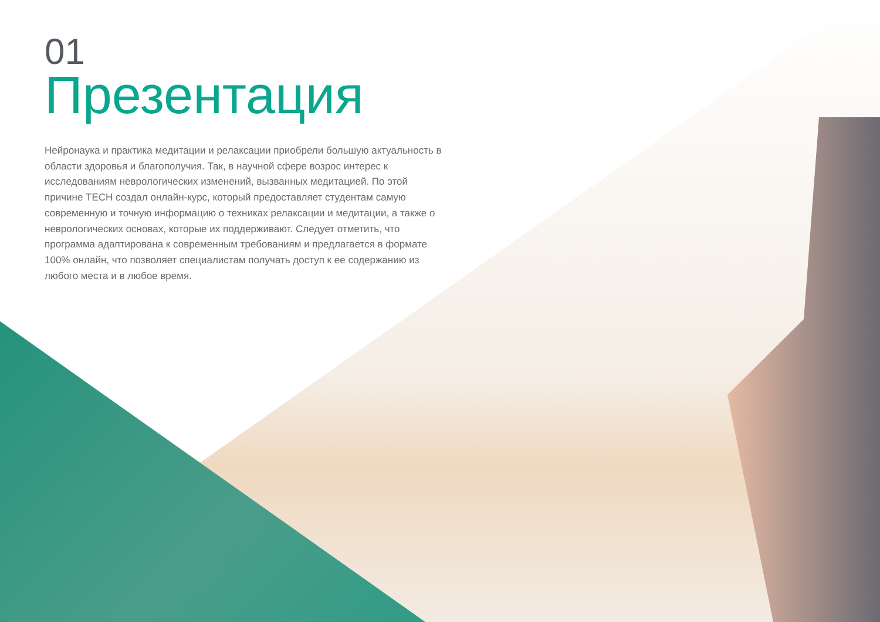01
Презентация
Нейронаука и практика медитации и релаксации приобрели большую актуальность в области здоровья и благополучия. Так, в научной сфере возрос интерес к исследованиям неврологических изменений, вызванных медитацией. По этой причине TECH создал онлайн-курс, который предоставляет студентам самую современную и точную информацию о техниках релаксации и медитации, а также о неврологических основах, которые их поддерживают. Следует отметить, что программа адаптирована к современным требованиям и предлагается в формате 100% онлайн, что позволяет специалистам получать доступ к ее содержанию из любого места и в любое время.